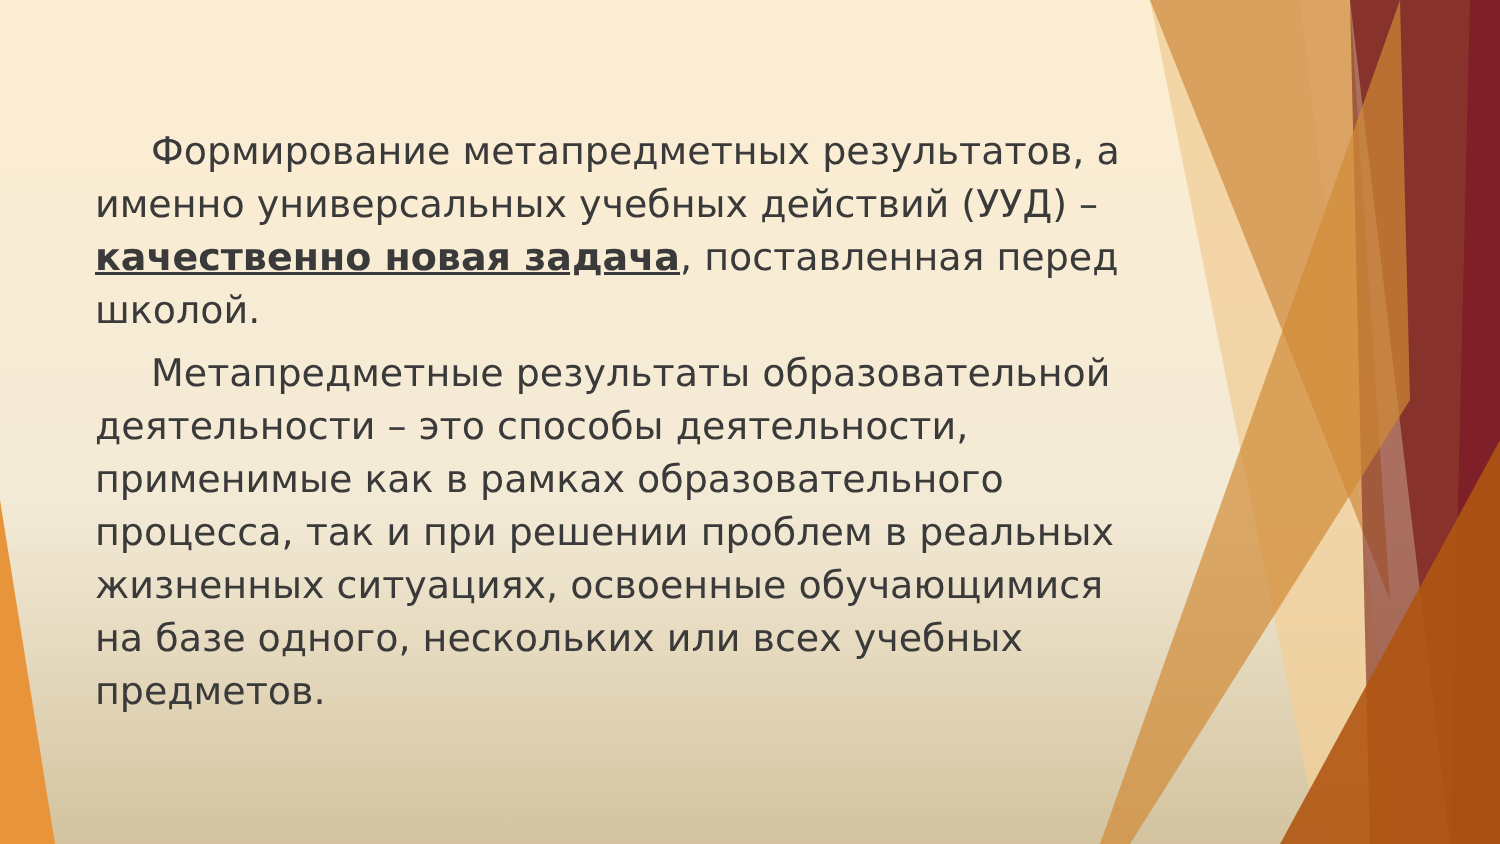Формирование метапредметных результатов, а именно универсальных учебных действий (УУД) – качественно новая задача, поставленная перед школой.
Метапредметные результаты образовательной деятельности – это способы деятельности, применимые как в рамках образовательного процесса, так и при решении проблем в реальных жизненных ситуациях, освоенные обучающимися на базе одного, нескольких или всех учебных предметов.